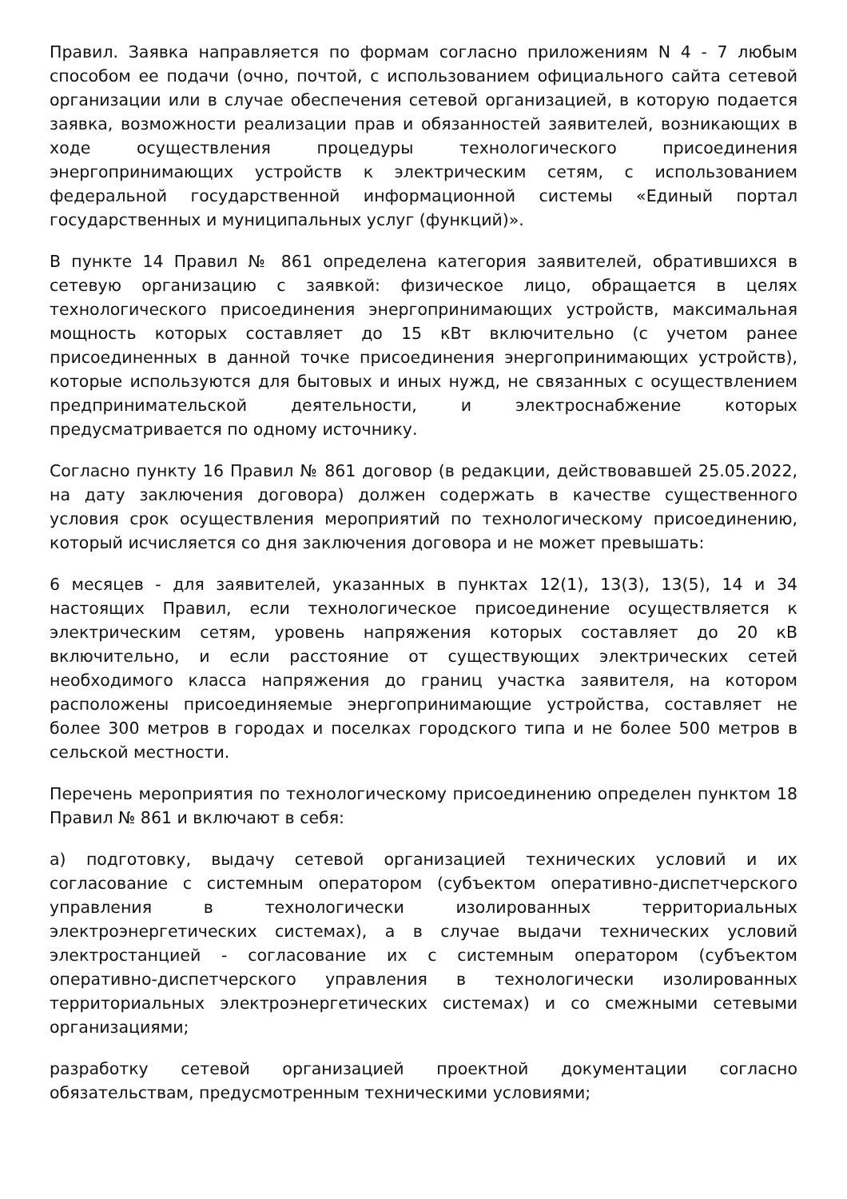Правил. Заявка направляется по формам согласно приложениям N 4 - 7 любым способом ее подачи (очно, почтой, с использованием официального сайта сетевой организации или в случае обеспечения сетевой организацией, в которую подается заявка, возможности реализации прав и обязанностей заявителей, возникающих в ходе осуществления процедуры технологического присоединения энергопринимающих устройств к электрическим сетям, с использованием федеральной государственной информационной системы «Единый портал государственных и муниципальных услуг (функций)».
В пункте 14 Правил № 861 определена категория заявителей, обратившихся в сетевую организацию с заявкой: физическое лицо, обращается в целях технологического присоединения энергопринимающих устройств, максимальная мощность которых составляет до 15 кВт включительно (с учетом ранее присоединенных в данной точке присоединения энергопринимающих устройств), которые используются для бытовых и иных нужд, не связанных с осуществлением предпринимательской деятельности, и электроснабжение которых предусматривается по одному источнику.
Согласно пункту 16 Правил № 861 договор (в редакции, действовавшей 25.05.2022, на дату заключения договора) должен содержать в качестве существенного условия срок осуществления мероприятий по технологическому присоединению, который исчисляется со дня заключения договора и не может превышать:
6 месяцев - для заявителей, указанных в пунктах 12(1), 13(3), 13(5), 14 и 34 настоящих Правил, если технологическое присоединение осуществляется к электрическим сетям, уровень напряжения которых составляет до 20 кВ включительно, и если расстояние от существующих электрических сетей необходимого класса напряжения до границ участка заявителя, на котором расположены присоединяемые энергопринимающие устройства, составляет не более 300 метров в городах и поселках городского типа и не более 500 метров в сельской местности.
Перечень мероприятия по технологическому присоединению определен пунктом 18 Правил № 861 и включают в себя:
а) подготовку, выдачу сетевой организацией технических условий и их согласование с системным оператором (субъектом оперативно-диспетчерского управления в технологически изолированных территориальных электроэнергетических системах), а в случае выдачи технических условий электростанцией - согласование их с системным оператором (субъектом оперативно-диспетчерского управления в технологически изолированных территориальных электроэнергетических системах) и со смежными сетевыми организациями;
разработку сетевой организацией проектной документации согласно обязательствам, предусмотренным техническими условиями;